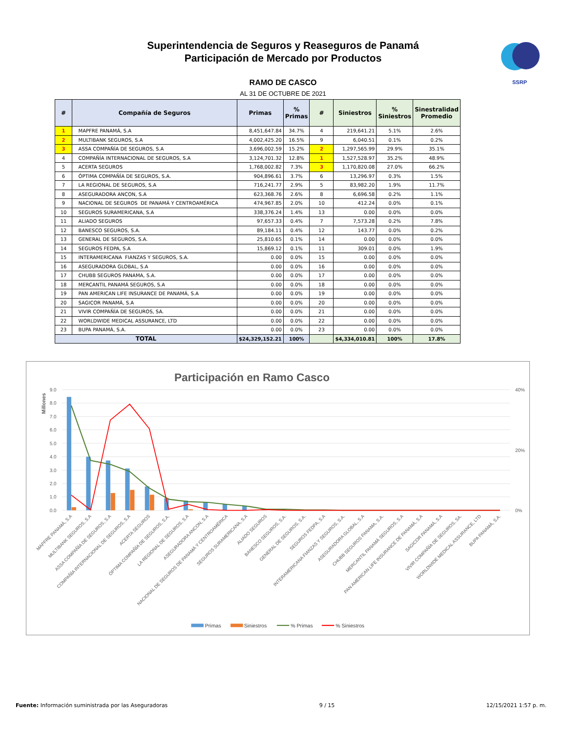Superintendencia de Seguros y Reaseguros de Panamá
Participación de Mercado por Productos
SSRP
RAMO DE CASCO
AL 31 DE OCTUBRE DE 2021
| # | Compañía de Seguros | Primas | % Primas | # | Siniestros | % Siniestros | Sinestralidad Promedio |
| --- | --- | --- | --- | --- | --- | --- | --- |
| 1 | MAPFRE PANAMÁ, S.A | 8,451,647.84 | 34.7% | 4 | 219,641.21 | 5.1% | 2.6% |
| 2 | MULTIBANK SEGUROS, S.A | 4,002,425.20 | 16.5% | 9 | 6,040.51 | 0.1% | 0.2% |
| 3 | ASSA COMPAÑÍA DE SEGUROS, S.A | 3,696,002.59 | 15.2% | 2 | 1,297,565.99 | 29.9% | 35.1% |
| 4 | COMPAÑÍA INTERNACIONAL DE SEGUROS, S.A | 3,124,701.32 | 12.8% | 1 | 1,527,528.97 | 35.2% | 48.9% |
| 5 | ACERTA SEGUROS | 1,768,002.82 | 7.3% | 3 | 1,170,820.08 | 27.0% | 66.2% |
| 6 | ÓPTIMA COMPAÑÍA DE SEGUROS, S.A. | 904,896.61 | 3.7% | 6 | 13,296.97 | 0.3% | 1.5% |
| 7 | LA REGIONAL DE SEGUROS, S.A | 716,241.77 | 2.9% | 5 | 83,982.20 | 1.9% | 11.7% |
| 8 | ASEGURADORA ANCON, S.A | 623,368.76 | 2.6% | 8 | 6,696.58 | 0.2% | 1.1% |
| 9 | NACIONAL DE SEGUROS DE PANAMÁ Y CENTROAMÉRICA | 474,967.85 | 2.0% | 10 | 412.24 | 0.0% | 0.1% |
| 10 | SEGUROS SURAMERICANA, S.A | 338,376.24 | 1.4% | 13 | 0.00 | 0.0% | 0.0% |
| 11 | ALIADO SEGUROS | 97,657.33 | 0.4% | 7 | 7,573.28 | 0.2% | 7.8% |
| 12 | BANESCO SEGUROS, S.A. | 89,184.11 | 0.4% | 12 | 143.77 | 0.0% | 0.2% |
| 13 | GENERAL DE SEGUROS, S.A. | 25,810.65 | 0.1% | 14 | 0.00 | 0.0% | 0.0% |
| 14 | SEGUROS FEDPA, S.A | 15,869.12 | 0.1% | 11 | 309.01 | 0.0% | 1.9% |
| 15 | INTERAMERICANA FIANZAS Y SEGUROS, S.A. | 0.00 | 0.0% | 15 | 0.00 | 0.0% | 0.0% |
| 16 | ASEGURADORA GLOBAL, S.A | 0.00 | 0.0% | 16 | 0.00 | 0.0% | 0.0% |
| 17 | CHUBB SEGUROS PANAMA, S.A. | 0.00 | 0.0% | 17 | 0.00 | 0.0% | 0.0% |
| 18 | MERCANTIL PANAMÁ SEGUROS, S.A | 0.00 | 0.0% | 18 | 0.00 | 0.0% | 0.0% |
| 19 | PAN AMERICAN LIFE INSURANCE DE PANAMÁ, S.A | 0.00 | 0.0% | 19 | 0.00 | 0.0% | 0.0% |
| 20 | SAGICOR PANAMÁ, S.A | 0.00 | 0.0% | 20 | 0.00 | 0.0% | 0.0% |
| 21 | VIVIR COMPAÑÍA DE SEGUROS, SA. | 0.00 | 0.0% | 21 | 0.00 | 0.0% | 0.0% |
| 22 | WORLDWIDE MEDICAL ASSURANCE, LTD | 0.00 | 0.0% | 22 | 0.00 | 0.0% | 0.0% |
| 23 | BUPA PANAMÁ, S.A. | 0.00 | 0.0% | 23 | 0.00 | 0.0% | 0.0% |
| TOTAL | | $24,329,152.21 | 100% | | $4,334,010.81 | 100% | 17.8% |
Participación en Ramo Casco
9.0
8.0
7.0
6.0
5.0
4.0
3.0
2.0
1.0
0.0
40%
20%
0%
Millones
MAPFRE PANAMÁ, S.A
MULTIBANK SEGUROS, S.A
ASSA COMPAÑÍA DE SEGUROS, S.A
COMPAÑÍA INTERNACIONAL DE SEGUROS, S.A
ACERTA SEGUROS
ÓPTIMA COMPAÑÍA DE SEGUROS, S.A.
LA REGIONAL DE SEGUROS, S.A
ASEGURADORA ANCON, S.A
NACIONAL DE SEGUROS DE PANAMÁ Y CENTROAMÉRICA
SEGUROS SURAMERICANA, S.A
ALIADO SEGUROS
BANESCO SEGUROS, S.A.
GENERAL DE SEGUROS, S.A.
SEGUROS FEDPA, S.A
INTERAMERICANA FIANZAS Y SEGUROS, S.A.
ASEGURADORA GLOBAL, S.A
CHUBB SEGUROS PANAMA, S.A.
MERCANTIL PANAMÁ SEGUROS, S.A
PAN AMERICAN LIFE INSURANCE DE PANAMÁ, S.A
SAGICOR PANAMÁ, S.A
VIVIR COMPAÑÍA DE SEGUROS, SA.
WORLDWIDE MEDICAL ASSURANCE, LTD
BUPA PANAMÁ, S.A.
Primas
Siniestros
% Primas
% Siniestros
Fuente: Información suministrada por las Aseguradoras
9 / 15 12/15/2021 1:57 p. m.